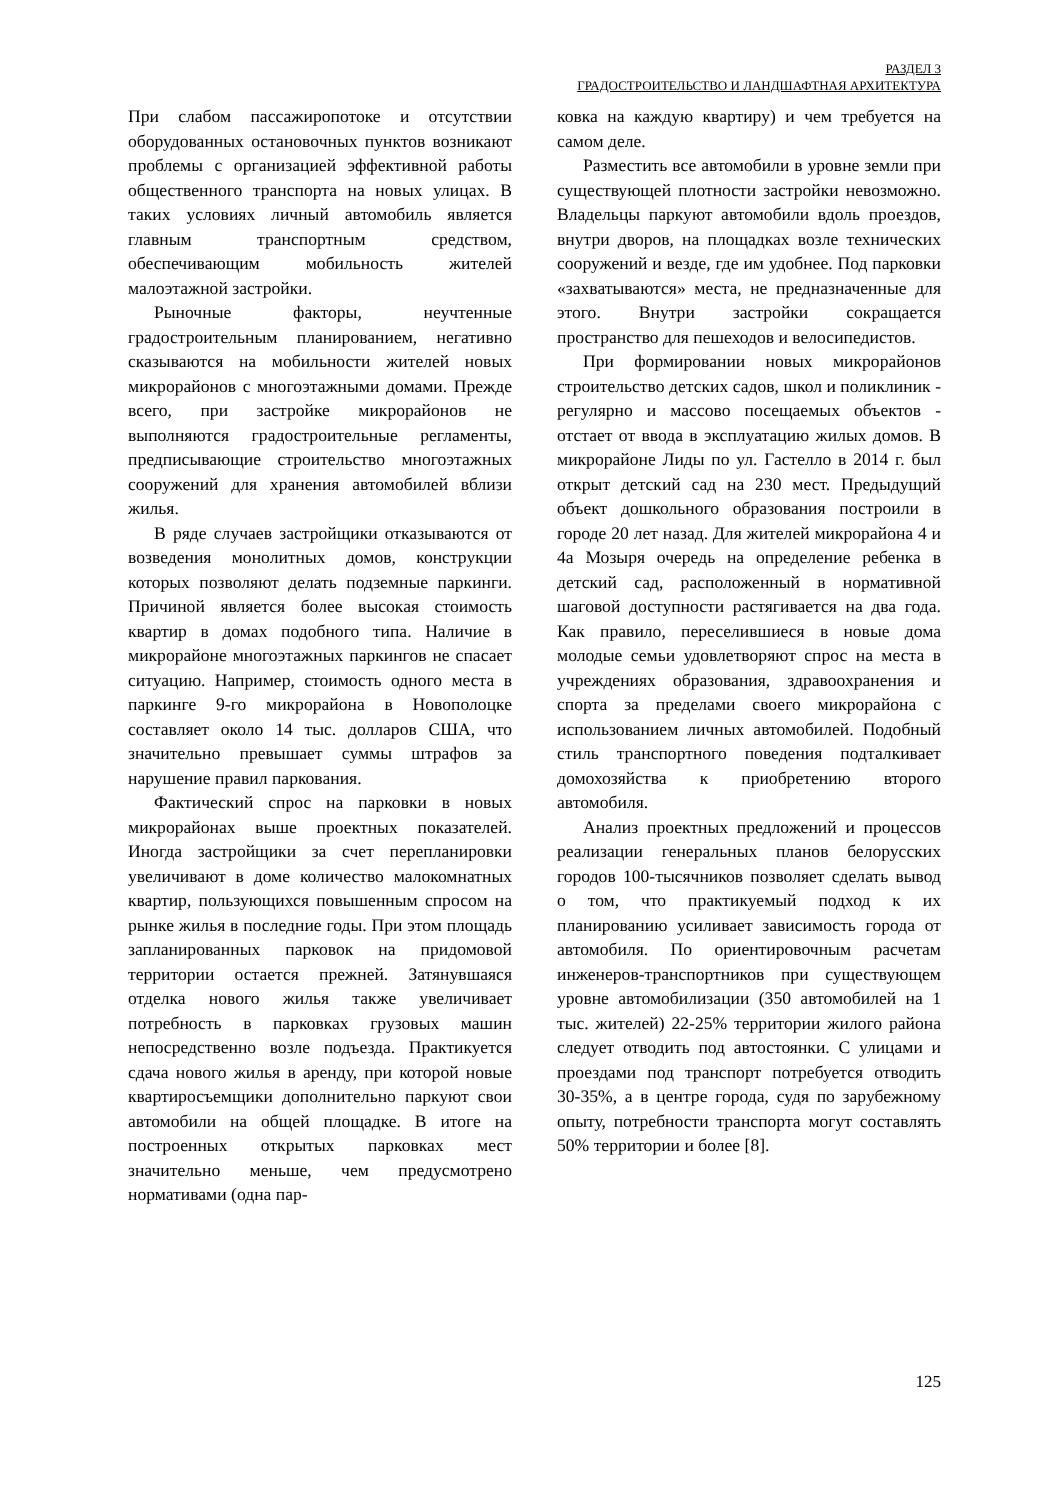РАЗДЕЛ 3
ГРАДОСТРОИТЕЛЬСТВО И ЛАНДШАФТНАЯ АРХИТЕКТУРА
При слабом пассажиропотоке и отсутствии оборудованных остановочных пунктов возникают проблемы с организацией эффективной работы общественного транспорта на новых улицах. В таких условиях личный автомобиль является главным транспортным средством, обеспечивающим мобильность жителей малоэтажной застройки.
Рыночные факторы, неучтенные градостроительным планированием, негативно сказываются на мобильности жителей новых микрорайонов с многоэтажными домами. Прежде всего, при застройке микрорайонов не выполняются градостроительные регламенты, предписывающие строительство многоэтажных сооружений для хранения автомобилей вблизи жилья.
В ряде случаев застройщики отказываются от возведения монолитных домов, конструкции которых позволяют делать подземные паркинги. Причиной является более высокая стоимость квартир в домах подобного типа. Наличие в микрорайоне многоэтажных паркингов не спасает ситуацию. Например, стоимость одного места в паркинге 9-го микрорайона в Новополоцке составляет около 14 тыс. долларов США, что значительно превышает суммы штрафов за нарушение правил паркования.
Фактический спрос на парковки в новых микрорайонах выше проектных показателей. Иногда застройщики за счет перепланировки увеличивают в доме количество малокомнатных квартир, пользующихся повышенным спросом на рынке жилья в последние годы. При этом площадь запланированных парковок на придомовой территории остается прежней. Затянувшаяся отделка нового жилья также увеличивает потребность в парковках грузовых машин непосредственно возле подъезда. Практикуется сдача нового жилья в аренду, при которой новые квартиросъемщики дополнительно паркуют свои автомобили на общей площадке. В итоге на построенных открытых парковках мест значительно меньше, чем предусмотрено нормативами (одна пар-
ковка на каждую квартиру) и чем требуется на самом деле.
Разместить все автомобили в уровне земли при существующей плотности застройки невозможно. Владельцы паркуют автомобили вдоль проездов, внутри дворов, на площадках возле технических сооружений и везде, где им удобнее. Под парковки «захватываются» места, не предназначенные для этого. Внутри застройки сокращается пространство для пешеходов и велосипедистов.
При формировании новых микрорайонов строительство детских садов, школ и поликлиник - регулярно и массово посещаемых объектов - отстает от ввода в эксплуатацию жилых домов. В микрорайоне Лиды по ул. Гастелло в 2014 г. был открыт детский сад на 230 мест. Предыдущий объект дошкольного образования построили в городе 20 лет назад. Для жителей микрорайона 4 и 4а Мозыря очередь на определение ребенка в детский сад, расположенный в нормативной шаговой доступности растягивается на два года. Как правило, переселившиеся в новые дома молодые семьи удовлетворяют спрос на места в учреждениях образования, здравоохранения и спорта за пределами своего микрорайона с использованием личных автомобилей. Подобный стиль транспортного поведения подталкивает домохозяйства к приобретению второго автомобиля.
Анализ проектных предложений и процессов реализации генеральных планов белорусских городов 100-тысячников позволяет сделать вывод о том, что практикуемый подход к их планированию усиливает зависимость города от автомобиля. По ориентировочным расчетам инженеров-транспортников при существующем уровне автомобилизации (350 автомобилей на 1 тыс. жителей) 22-25% территории жилого района следует отводить под автостоянки. С улицами и проездами под транспорт потребуется отводить 30-35%, а в центре города, судя по зарубежному опыту, потребности транспорта могут составлять 50% территории и более [8].
125